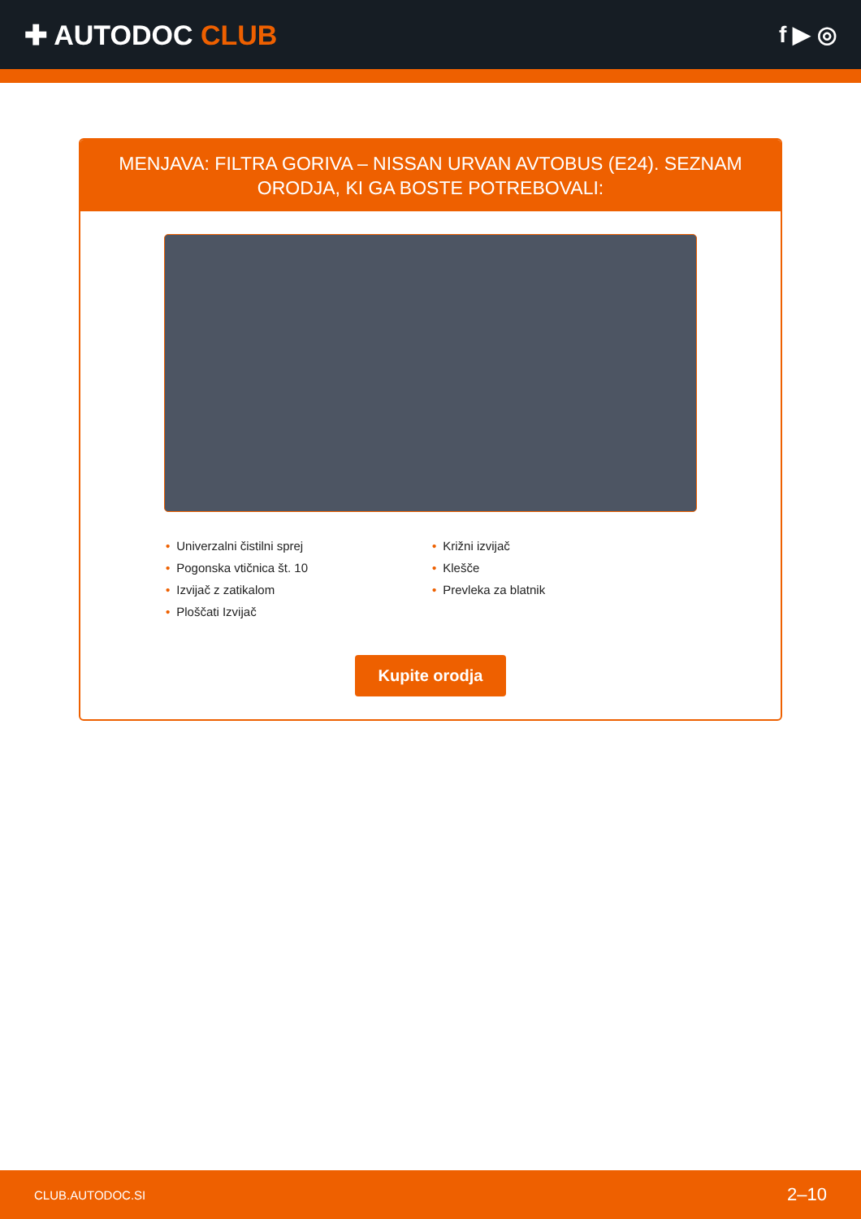✚ AUTODOC CLUB
f ▶ ◎
MENJAVA: FILTRA GORIVA – NISSAN URVAN AVTOBUS (E24). SEZNAM ORODJA, KI GA BOSTE POTREBOVALI:
• Univerzalni čistilni sprej
• Pogonska vtičnica št. 10
• Izvijač z zatikalom
• Ploščati Izvijač
• Križni izvijač
• Klešče
• Prevleka za blatnik
Kupite orodja
CLUB.AUTODOC.SI 2–10